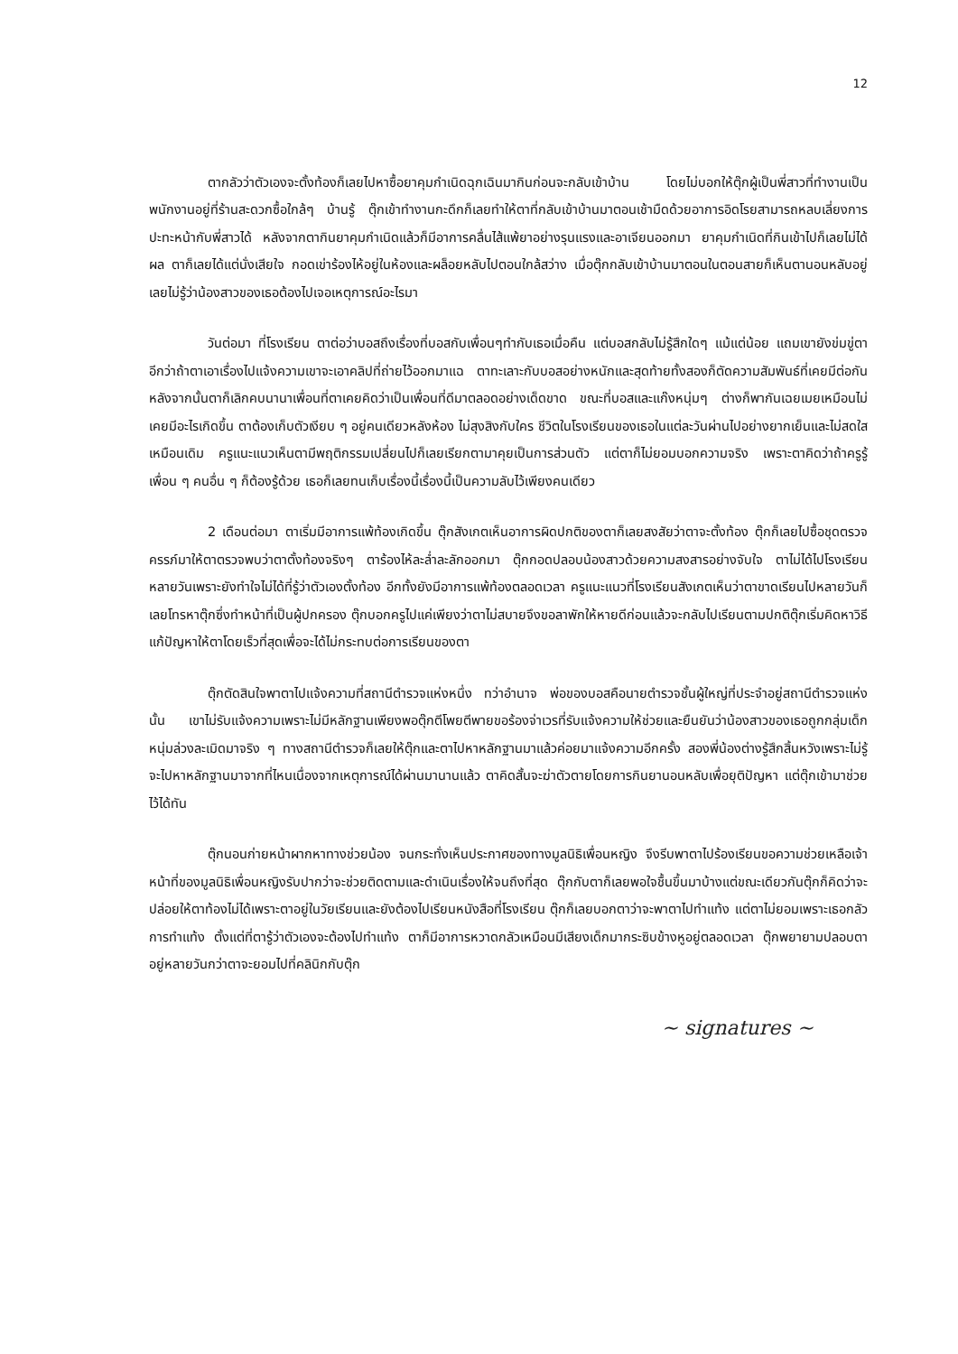12
ตากลัวว่าตัวเองจะตั้งท้องก็เลยไปหาซื้อยาคุมกำเนิดฉุกเฉินมากินก่อนจะกลับเข้าบ้าน โดยไม่บอกให้ตุ๊กผู้เป็นพี่สาวที่ทำงานเป็นพนักงานอยู่ที่ร้านสะดวกซื้อใกล้ๆ บ้านรู้ ตุ๊กเข้าทำงานกะดึกก็เลยทำให้ตาที่กลับเข้าบ้านมาตอนเช้ามืดด้วยอาการอิดโรยสามารถหลบเลี่ยงการปะทะหน้ากับพี่สาวได้ หลังจากตากินยาคุมกำเนิดแล้วก็มีอาการคลื่นไส้แพ้ยาอย่างรุนแรงและอาเจียนออกมา ยาคุมกำเนิดที่กินเข้าไปก็เลยไม่ได้ผล ตาก็เลยได้แต่นั่งเสียใจ กอดเข่าร้องไห้อยู่ในห้องและผล็อยหลับไปตอนใกล้สว่าง เมื่อตุ๊กกลับเข้าบ้านมาตอนในตอนสายก็เห็นตานอนหลับอยู่เลยไม่รู้ว่าน้องสาวของเธอต้องไปเจอเหตุการณ์อะไรมา
วันต่อมา ที่โรงเรียน ตาต่อว่าบอสถึงเรื่องที่บอสกับเพื่อนๆทำกับเธอเมื่อคืน แต่บอสกลับไม่รู้สึกใดๆ แม้แต่น้อย แถมเขายังข่มขู่ตาอีกว่าถ้าตาเอาเรื่องไปแจ้งความเขาจะเอาคลิปที่ถ่ายไว้ออกมาแฉ ตาทะเลาะกับบอสอย่างหนักและสุดท้ายทั้งสองก็ตัดความสัมพันธ์ที่เคยมีต่อกัน หลังจากนั้นตาก็เลิกคบนานาเพื่อนที่ตาเคยคิดว่าเป็นเพื่อนที่ดีมาตลอดอย่างเด็ดขาด ขณะที่บอสและแก๊งหนุ่มๆ ต่างก็พากันเฉยเมยเหมือนไม่เคยมีอะไรเกิดขึ้น ตาต้องเก็บตัวเงียบ ๆ อยู่คนเดียวหลังห้อง ไม่สุงสิงกับใคร ชีวิตในโรงเรียนของเธอในแต่ละวันผ่านไปอย่างยากเย็นและไม่สดใสเหมือนเดิม ครูแนะแนวเห็นตามีพฤติกรรมเปลี่ยนไปก็เลยเรียกตามาคุยเป็นการส่วนตัว แต่ตาก็ไม่ยอมบอกความจริง เพราะตาคิดว่าถ้าครูรู้ เพื่อน ๆ คนอื่น ๆ ก็ต้องรู้ด้วย เธอก็เลยทนเก็บเรื่องนี้เรื่องนี้เป็นความลับไว้เพียงคนเดียว
2 เดือนต่อมา ตาเริ่มมีอาการแพ้ท้องเกิดขึ้น ตุ๊กสังเกตเห็นอาการผิดปกติของตาก็เลยสงสัยว่าตาจะตั้งท้อง ตุ๊กก็เลยไปซื้อชุดตรวจครรภ์มาให้ตาตรวจพบว่าตาตั้งท้องจริงๆ ตาร้องไห้ละล่ำละลักออกมา ตุ๊กกอดปลอบน้องสาวด้วยความสงสารอย่างจับใจ ตาไม่ได้ไปโรงเรียนหลายวันเพราะยังทำใจไม่ได้ที่รู้ว่าตัวเองตั้งท้อง อีกทั้งยังมีอาการแพ้ท้องตลอดเวลา ครูแนะแนวที่โรงเรียนสังเกตเห็นว่าตาขาดเรียนไปหลายวันก็เลยโทรหาตุ๊กซึ่งทำหน้าที่เป็นผู้ปกครอง ตุ๊กบอกครูไปแค่เพียงว่าตาไม่สบายจึงขอลาพักให้หายดีก่อนแล้วจะกลับไปเรียนตามปกติตุ๊กเริ่มคิดหาวิธีแก้ปัญหาให้ตาโดยเร็วที่สุดเพื่อจะได้ไม่กระทบต่อการเรียนของตา
ตุ๊กตัดสินใจพาตาไปแจ้งความที่สถานีตำรวจแห่งหนึ่ง ทว่าอำนาจ พ่อของบอสคือนายตำรวจชั้นผู้ใหญ่ที่ประจำอยู่สถานีตำรวจแห่งนั้น เขาไม่รับแจ้งความเพราะไม่มีหลักฐานเพียงพอตุ๊กตีโพยตีพายขอร้องจ่าเวรที่รับแจ้งความให้ช่วยและยืนยันว่าน้องสาวของเธอถูกกลุ่มเด็กหนุ่มล่วงละเมิดมาจริง ๆ ทางสถานีตำรวจก็เลยให้ตุ๊กและตาไปหาหลักฐานมาแล้วค่อยมาแจ้งความอีกครั้ง สองพี่น้องต่างรู้สึกสิ้นหวังเพราะไม่รู้จะไปหาหลักฐานมาจากที่ไหนเนื่องจากเหตุการณ์ได้ผ่านมานานแล้ว ตาคิดสั้นจะฆ่าตัวตายโดยการกินยานอนหลับเพื่อยุติปัญหา แต่ตุ๊กเข้ามาช่วยไว้ได้ทัน
ตุ๊กนอนก่ายหน้าผากหาทางช่วยน้อง จนกระทั่งเห็นประกาศของทางมูลนิธิเพื่อนหญิง จึงรีบพาตาไปร้องเรียนขอความช่วยเหลือเจ้าหน้าที่ของมูลนิธิเพื่อนหญิงรับปากว่าจะช่วยติดตามและดำเนินเรื่องให้จนถึงที่สุด ตุ๊กกับตาก็เลยพอใจชื้นขึ้นมาบ้างแต่ขณะเดียวกันตุ๊กก็คิดว่าจะปล่อยให้ตาท้องไม่ได้เพราะตาอยู่ในวัยเรียนและยังต้องไปเรียนหนังสือที่โรงเรียน ตุ๊กก็เลยบอกตาว่าจะพาตาไปทำแท้ง แต่ตาไม่ยอมเพราะเธอกลัวการทำแท้ง ตั้งแต่ที่ตารู้ว่าตัวเองจะต้องไปทำแท้ง ตาก็มีอาการหวาดกลัวเหมือนมีเสียงเด็กมากระซิบข้างหูอยู่ตลอดเวลา ตุ๊กพยายามปลอบตาอยู่หลายวันกว่าตาจะยอมไปที่คลินิกกับตุ๊ก
~ signatures ~